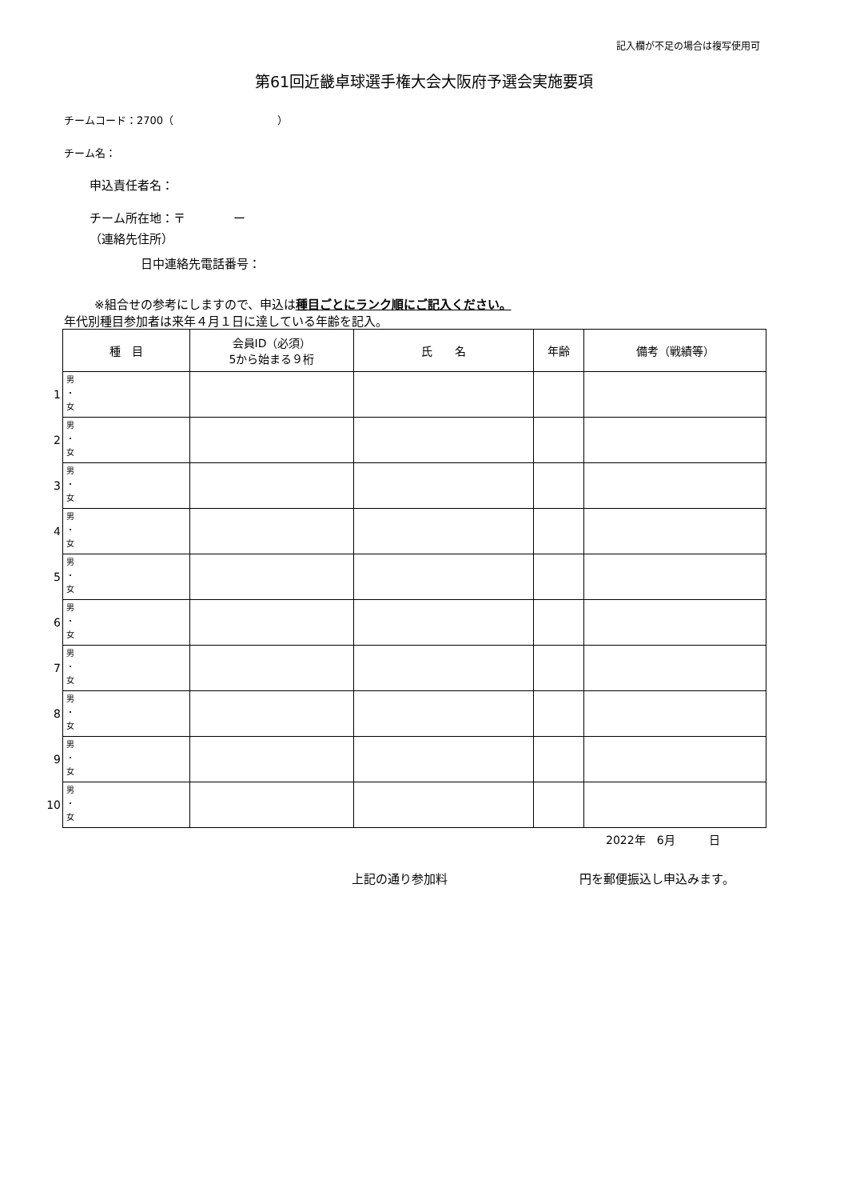記入欄が不足の場合は複写使用可
第61回近畿卓球選手権大会大阪府予選会実施要項
チームコード：2700（　　　　　　　　　　）
チーム名：
申込責任者名：
チーム所在地：〒　　　　ー
（連絡先住所）
日中連絡先電話番号：
※組合せの参考にしますので、申込は種目ごとにランク順にご記入ください。
年代別種目参加者は来年４月１日に達している年齢を記入。
| | 種 目 | 会員ID（必須） 5から始まる９桁 | 氏 名 | 年齢 | 備考（戦績等） |
| --- | --- | --- | --- | --- | --- |
| 1 | 男 ・ 女 | | | | |
| 2 | 男 ・ 女 | | | | |
| 3 | 男 ・ 女 | | | | |
| 4 | 男 ・ 女 | | | | |
| 5 | 男 ・ 女 | | | | |
| 6 | 男 ・ 女 | | | | |
| 7 | 男 ・ 女 | | | | |
| 8 | 男 ・ 女 | | | | |
| 9 | 男 ・ 女 | | | | |
| 10 | 男 ・ 女 | | | | |
2022年　6月　　　日
上記の通り参加料　　　　　　　　　　　円を郵便振込し申込みます。